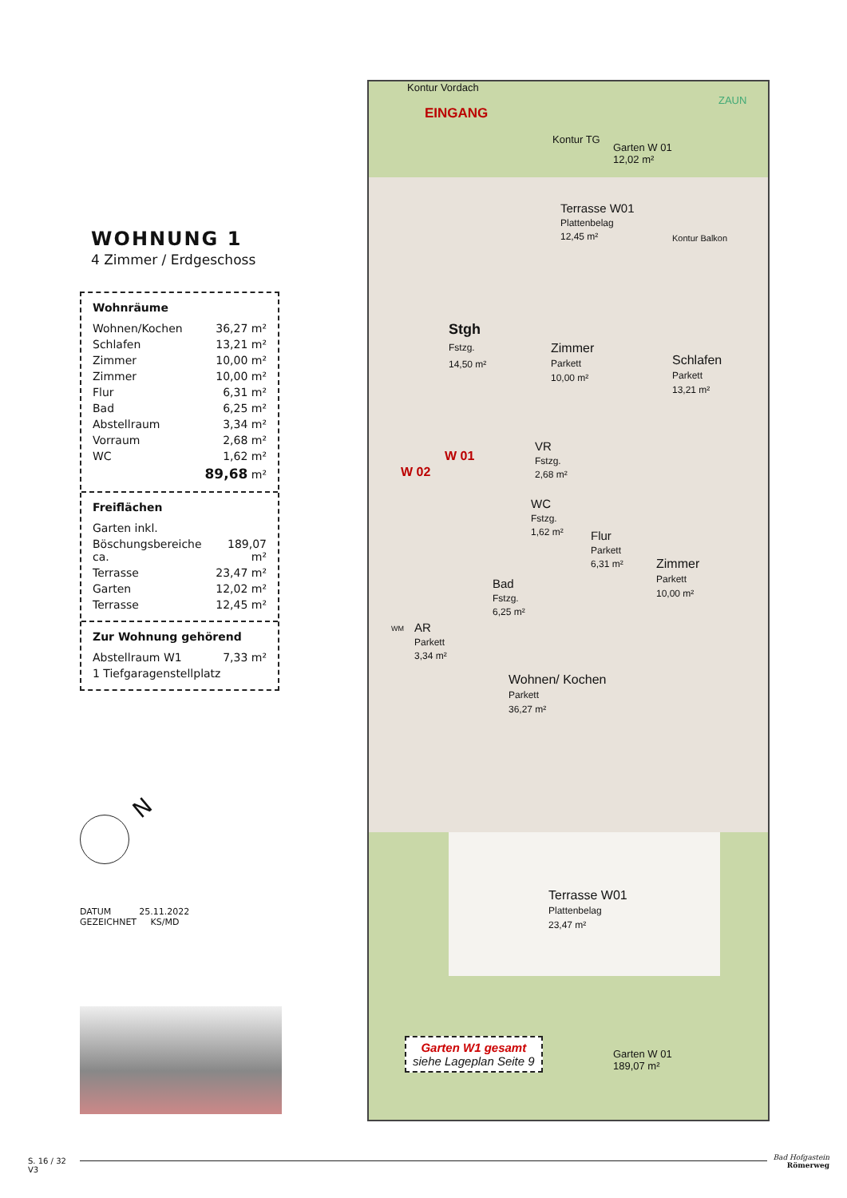WOHNUNG 1
4 Zimmer / Erdgeschoss
Wohnräume
| Wohnen/Kochen | 36,27 m² |
| Schlafen | 13,21 m² |
| Zimmer | 10,00 m² |
| Zimmer | 10,00 m² |
| Flur | 6,31 m² |
| Bad | 6,25 m² |
| Abstellraum | 3,34 m² |
| Vorraum | 2,68 m² |
| WC | 1,62 m² |
| | 89,68 m² |
Freiflächen
| Garten inkl. | |
| Böschungsbereiche ca. | 189,07 m² |
| Terrasse | 23,47 m² |
| Garten | 12,02 m² |
| Terrasse | 12,45 m² |
Zur Wohnung gehörend
| Abstellraum W1 | 7,33 m² |
| 1 Tiefgaragenstellplatz | |
N
DATUM 25.11.2022
GEZEICHNET KS/MD
Kontur Vordach
EINGANG
ZAUN
Kontur TG
Garten W 01
12,02 m²
Terrasse W01
Plattenbelag
12,45 m²
Kontur Balkon
Stgh
Fstzg.
14,50 m²
Zimmer
Parkett
10,00 m²
Schlafen
Parkett
13,21 m²
VR
Fstzg.
2,68 m²
W 01
W 02
WC
Fstzg.
1,62 m²
Flur
Parkett
6,31 m²
Bad
Fstzg.
6,25 m²
Zimmer
Parkett
10,00 m²
WM
AR
Parkett
3,34 m²
Wohnen/ Kochen
Parkett
36,27 m²
Terrasse W01
Plattenbelag
23,47 m²
Garten W1 gesamt
siehe Lageplan Seite 9
Garten W 01
189,07 m²
S. 16 / 32
V3
Bad Hofgastein
Römerweg